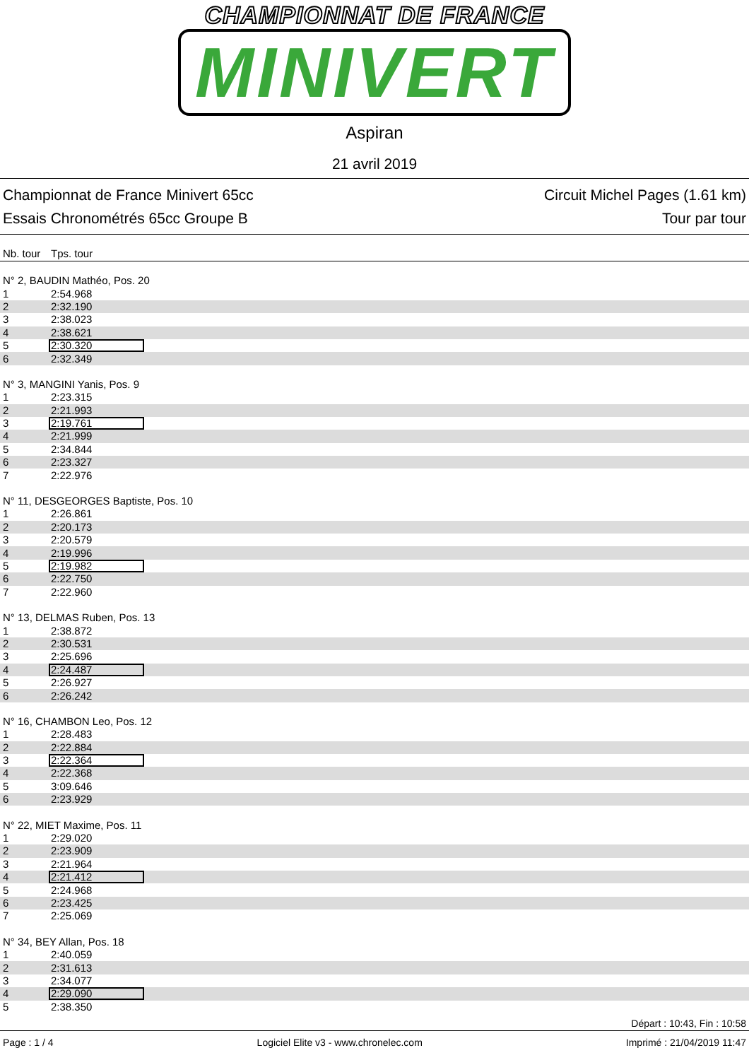CHAMPIONNAT DE FRANCE
MINIVERT
Aspiran
21 avril 2019
Championnat de France Minivert 65cc
Essais Chronométrés 65cc Groupe B
Circuit Michel Pages (1.61 km)
Tour par tour
| Nb. tour | Tps. tour |
| --- | --- |
| N° 2, BAUDIN Mathéo, Pos. 20 | |
| 1 | 2:54.968 |
| 2 | 2:32.190 |
| 3 | 2:38.023 |
| 4 | 2:38.621 |
| 5 | 2:30.320 |
| 6 | 2:32.349 |
| N° 3, MANGINI Yanis, Pos. 9 | |
| 1 | 2:23.315 |
| 2 | 2:21.993 |
| 3 | 2:19.761 |
| 4 | 2:21.999 |
| 5 | 2:34.844 |
| 6 | 2:23.327 |
| 7 | 2:22.976 |
| N° 11, DESGEORGES Baptiste, Pos. 10 | |
| 1 | 2:26.861 |
| 2 | 2:20.173 |
| 3 | 2:20.579 |
| 4 | 2:19.996 |
| 5 | 2:19.982 |
| 6 | 2:22.750 |
| 7 | 2:22.960 |
| N° 13, DELMAS Ruben, Pos. 13 | |
| 1 | 2:38.872 |
| 2 | 2:30.531 |
| 3 | 2:25.696 |
| 4 | 2:24.487 |
| 5 | 2:26.927 |
| 6 | 2:26.242 |
| N° 16, CHAMBON Leo, Pos. 12 | |
| 1 | 2:28.483 |
| 2 | 2:22.884 |
| 3 | 2:22.364 |
| 4 | 2:22.368 |
| 5 | 3:09.646 |
| 6 | 2:23.929 |
| N° 22, MIET Maxime, Pos. 11 | |
| 1 | 2:29.020 |
| 2 | 2:23.909 |
| 3 | 2:21.964 |
| 4 | 2:21.412 |
| 5 | 2:24.968 |
| 6 | 2:23.425 |
| 7 | 2:25.069 |
| N° 34, BEY Allan, Pos. 18 | |
| 1 | 2:40.059 |
| 2 | 2:31.613 |
| 3 | 2:34.077 |
| 4 | 2:29.090 |
| 5 | 2:38.350 |
Départ : 10:43, Fin : 10:58
Page : 1 / 4 Logiciel Elite v3 - www.chronelec.com Imprimé : 21/04/2019 11:47